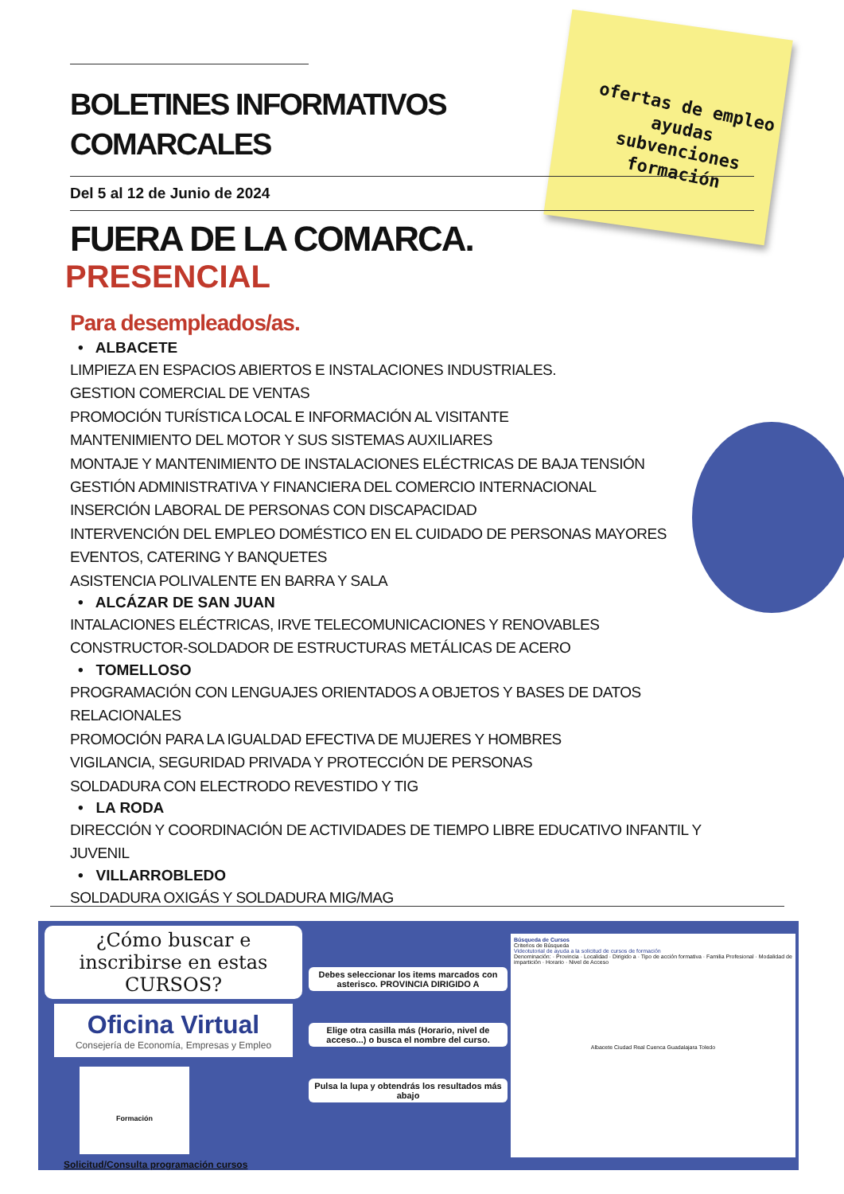ofertas de empleo
ayudas
subvenciones
formación
BOLETINES INFORMATIVOS
COMARCALES
Del 5 al 12 de Junio de 2024
FUERA DE LA COMARCA.
PRESENCIAL
Para desempleados/as.
• ALBACETE
LIMPIEZA EN ESPACIOS ABIERTOS E INSTALACIONES INDUSTRIALES.
GESTION COMERCIAL DE VENTAS
PROMOCIÓN TURÍSTICA LOCAL E INFORMACIÓN AL VISITANTE
MANTENIMIENTO DEL MOTOR Y SUS SISTEMAS AUXILIARES
MONTAJE Y MANTENIMIENTO DE INSTALACIONES ELÉCTRICAS DE BAJA TENSIÓN
GESTIÓN ADMINISTRATIVA Y FINANCIERA DEL COMERCIO INTERNACIONAL
INSERCIÓN LABORAL DE PERSONAS CON DISCAPACIDAD
INTERVENCIÓN DEL EMPLEO DOMÉSTICO EN EL CUIDADO DE PERSONAS MAYORES
EVENTOS, CATERING Y BANQUETES
ASISTENCIA POLIVALENTE EN BARRA Y SALA
• ALCÁZAR DE SAN JUAN
INTALACIONES ELÉCTRICAS, IRVE TELECOMUNICACIONES Y RENOVABLES
CONSTRUCTOR-SOLDADOR DE ESTRUCTURAS METÁLICAS DE ACERO
• TOMELLOSO
PROGRAMACIÓN CON LENGUAJES ORIENTADOS A OBJETOS Y BASES DE DATOS RELACIONALES
PROMOCIÓN PARA LA IGUALDAD EFECTIVA DE MUJERES Y HOMBRES
VIGILANCIA, SEGURIDAD PRIVADA Y PROTECCIÓN DE PERSONAS
SOLDADURA CON ELECTRODO REVESTIDO Y TIG
• LA RODA
DIRECCIÓN Y COORDINACIÓN DE ACTIVIDADES DE TIEMPO LIBRE EDUCATIVO INFANTIL Y JUVENIL
• VILLARROBLEDO
SOLDADURA OXIGÁS Y SOLDADURA MIG/MAG
¿Cómo buscar e inscribirse en estas CURSOS?
Oficina Virtual
Consejería de Economía, Empresas y Empleo
Formación
Solicitud/Consulta programación cursos
Debes seleccionar los items marcados con asterisco. PROVINCIA DIRIGIDO A
Elige otra casilla más (Horario, nivel de acceso...) o busca el nombre del curso.
Pulsa la lupa y obtendrás los resultados más abajo
Búsqueda de Cursos
Criterios de Búsqueda
Videotutorial de ayuda a la solicitud de cursos de formación
Denominación: · Provincia · Localidad · Dirigido a · Tipo de acción formativa · Familia Profesional · Modalidad de impartición · Horario · Nivel de Acceso
Albacete Ciudad Real Cuenca Guadalajara Toledo